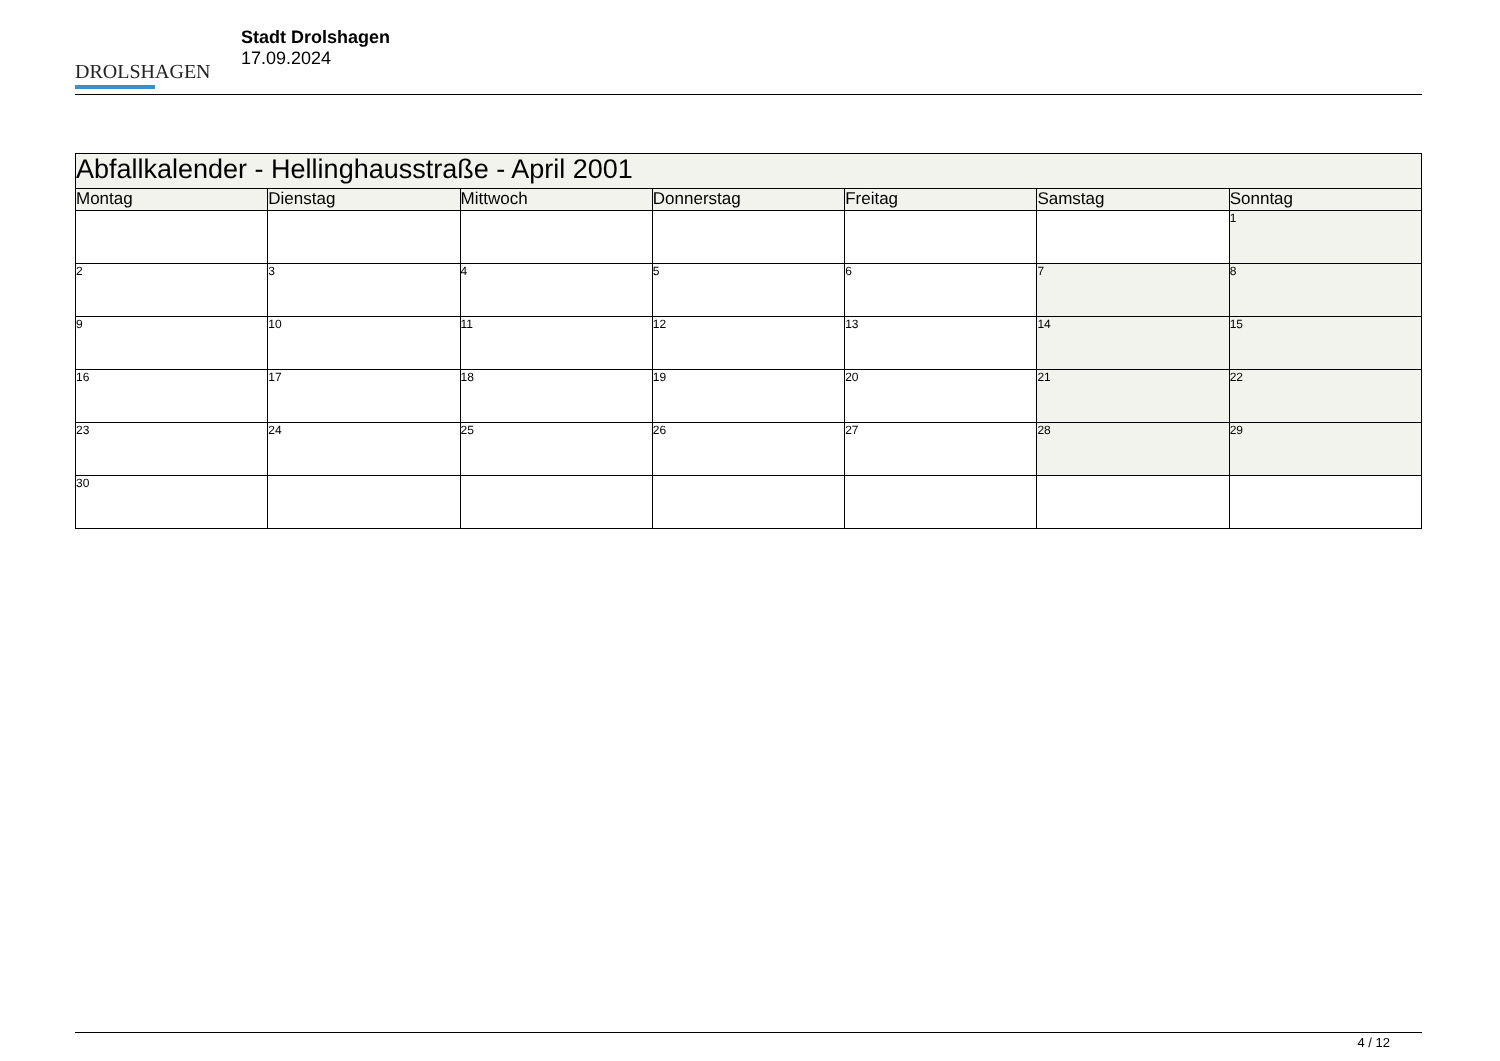DROLSHAGEN
Stadt Drolshagen
17.09.2024
| Abfallkalender - Hellinghausstraße - April 2001 | | | | | | |
| Montag | Dienstag | Mittwoch | Donnerstag | Freitag | Samstag | Sonntag |
| | | | | | | 1 |
| 2 | 3 | 4 | 5 | 6 | 7 | 8 |
| 9 | 10 | 11 | 12 | 13 | 14 | 15 |
| 16 | 17 | 18 | 19 | 20 | 21 | 22 |
| 23 | 24 | 25 | 26 | 27 | 28 | 29 |
| 30 | | | | | | |
4 / 12